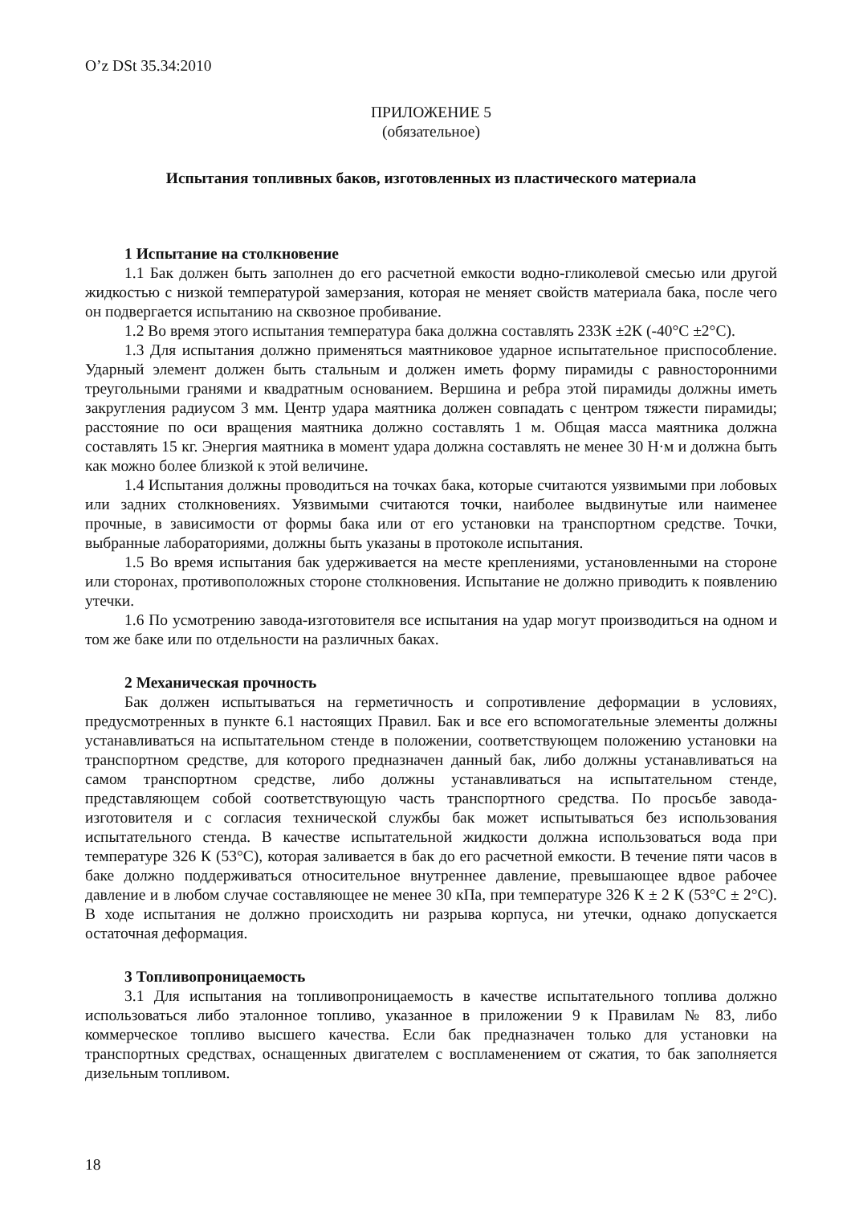O’z DSt 35.34:2010
ПРИЛОЖЕНИЕ 5
(обязательное)
Испытания топливных баков, изготовленных из пластического материала
1 Испытание на столкновение
1.1 Бак должен быть заполнен до его расчетной емкости водно-гликолевой смесью или другой жидкостью с низкой температурой замерзания, которая не меняет свойств материала бака, после чего он подвергается испытанию на сквозное пробивание.
1.2 Во время этого испытания температура бака должна составлять 233К ±2К (-40°C ±2°C).
1.3 Для испытания должно применяться маятниковое ударное испытательное приспособление. Ударный элемент должен быть стальным и должен иметь форму пирамиды с равносторонними треугольными гранями и квадратным основанием. Вершина и ребра этой пирамиды должны иметь закругления радиусом 3 мм. Центр удара маятника должен совпадать с центром тяжести пирамиды; расстояние по оси вращения маятника должно составлять 1 м. Общая масса маятника должна составлять 15 кг. Энергия маятника в момент удара должна составлять не менее 30 Н·м и должна быть как можно более близкой к этой величине.
1.4 Испытания должны проводиться на точках бака, которые считаются уязвимыми при лобовых или задних столкновениях. Уязвимыми считаются точки, наиболее выдвинутые или наименее прочные, в зависимости от формы бака или от его установки на транспортном средстве. Точки, выбранные лабораториями, должны быть указаны в протоколе испытания.
1.5 Во время испытания бак удерживается на месте креплениями, установленными на стороне или сторонах, противоположных стороне столкновения. Испытание не должно приводить к появлению утечки.
1.6 По усмотрению завода-изготовителя все испытания на удар могут производиться на одном и том же баке или по отдельности на различных баках.
2 Механическая прочность
Бак должен испытываться на герметичность и сопротивление деформации в условиях, предусмотренных в пункте 6.1 настоящих Правил. Бак и все его вспомогательные элементы должны устанавливаться на испытательном стенде в положении, соответствующем положению установки на транспортном средстве, для которого предназначен данный бак, либо должны устанавливаться на самом транспортном средстве, либо должны устанавливаться на испытательном стенде, представляющем собой соответствующую часть транспортного средства. По просьбе завода-изготовителя и с согласия технической службы бак может испытываться без использования испытательного стенда. В качестве испытательной жидкости должна использоваться вода при температуре 326 К (53°C), которая заливается в бак до его расчетной емкости. В течение пяти часов в баке должно поддерживаться относительное внутреннее давление, превышающее вдвое рабочее давление и в любом случае составляющее не менее 30 кПа, при температуре 326 К ± 2 К (53°C ± 2°C). В ходе испытания не должно происходить ни разрыва корпуса, ни утечки, однако допускается остаточная деформация.
3 Топливопроницаемость
3.1 Для испытания на топливопроницаемость в качестве испытательного топлива должно использоваться либо эталонное топливо, указанное в приложении 9 к Правилам № 83, либо коммерческое топливо высшего качества. Если бак предназначен только для установки на транспортных средствах, оснащенных двигателем с воспламенением от сжатия, то бак заполняется дизельным топливом.
18